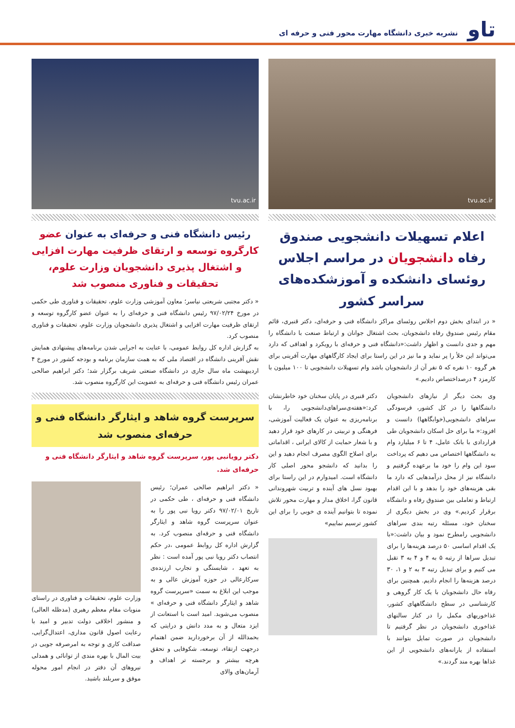تاو
نشریه خبری دانشگاه مهارت محور فنی و حرفه ای
tvu.ac.ir
اعلام تسهیلات دانشجویی صندوق رفاه دانشجویان در مراسم اجلاس روئسای دانشکده و آموزشکده‌های سراسر کشور
« در ابتدای بخش دوم اجلاس روئسای مراکز دانشگاه فنی و حرفه‌ای، دکتر قنبری، قائم مقام رئیس صندوق رفاه دانشجویان، بحث اشتغال جوانان و ارتباط صنعت با دانشگاه را مهم و جدی دانست و اظهار داشت:«دانشگاه فنی و حرفه‌ای با رویکرد و اهدافی که دارد می‌تواند این خلأ را پر نماید و ما نیز در این راستا برای ایجاد کارگاههای مهارت آفرینی برای هر گروه ۱۰ نفره که ۵ نفر آن از دانشجویان باشد وام تسهیلات دانشجویی تا ۱۰۰ میلیون با کارمزد ۴ درصداختصاص دادیم.»
وی بحث دیگر از نیازهای دانشجویان دانشگاهها را در کل کشور، فرسودگی سراهای دانشجویی(خوابگاهها) دانست و افزود:« ما برای حل اسکان دانشجویان طی قراردادی با بانک عامل، ۴ تا ۶ میلیارد وام به دانشگاهها اختصاص می دهیم که پرداخت سود این وام را خود ما برعهده گرفتیم و دانشگاه نیز از محل درآمدهایی که دارد ما بقی هزینه‌های خود را بدهد و با این اقدام ارتباط و تعاملی بین صندوق رفاه و دانشگاه برقرار کردیم.» وی در بخش دیگری از سخنان خود، مسئله رتبه بندی سراهای دانشجویی رامطرح نمود و بیان داشت:«با یک اقدام اساسی ۵۰ درصد هزینه‌ها را برای تبدیل سراها از رتبه ۵ به ۴ و ۴ به ۳ تقبل می کنیم و برای تبدیل رتبه ۳ به ۲ و ۱، ۳۰ درصد هزینه‌ها را انجام دادیم. همچنین برای رفاه حال دانشجویان با یک کار گروهی و کارشناسی در سطح دانشگاههای کشور، غذاخوریهای مکمل را در کنار سالنهای غذاخوری دانشجویان در نظر گرفتیم تا دانشجویان در صورت تمایل بتوانند با استفاده از یارانه‌های دانشجویی از این غذاها بهره مند گردند.»
دکتر قنبری در پایان سخنان خود خاطرنشان کرد:«هفته‌ی‌سراهای‌دانشجویی را، با برنامه‌ریزی به عنوان یک فعالیت آموزشی، فرهنگی و تربیتی در کارهای خود قرار دهید و با شعار حمایت از کالای ایرانی ، اقداماتی برای اصلاح الگوی مصرف انجام دهید و این را بدانید که دانشجو محور اصلی کار دانشگاه است. امیدوارم در این راستا برای بهبود نسل های آینده و تربیت شهروندانی قانون گرا، اخلاق مدار و مهارت محور تلاش نموده تا بتوانیم آینده ی خوبی را برای این کشور ترسیم نماییم»
tvu.ac.ir
رئیس دانشگاه فنی و حرفه‌ای به عنوان عضو کارگروه توسعه و ارتقای ظرفیت مهارت افزایی و اشتغال پذیری دانشجویان وزارت علوم، تحقیقات و فناوری منصوب شد
« دکتر مجتبی شریعتی نیاسر؛ معاون آموزشی وزارت علوم، تحقیقات و فناوری طی حکمی در مورخ ۹۷/۰۲/۲۴ رئیس دانشگاه فنی و حرفه‌ای را به عنوان عضو کارگروه توسعه و ارتقای ظرفیت مهارت افزایی و اشتغال پذیری دانشجویان وزارت علوم، تحقیقات و فناوری منصوب کرد.
به گزارش اداره کل روابط عمومی، با عنایت به اجرایی شدن برنامه‌های پیشنهادی همایش نقش آفرینی دانشگاه در اقتصاد ملی که به همت سازمان برنامه و بودجه کشور در مورخ ۴ اردیبهشت ماه سال جاری در دانشگاه صنعتی شریف برگزار شد؛ دکتر ابراهیم صالحی عمران رئیس دانشگاه فنی و حرفه‌ای به عضویت این کارگروه منصوب شد.
سرپرست گروه شاهد و ایثارگر دانشگاه فنی و حرفه‌ای منصوب شد
دکتر رویانبی پور، سرپرست گروه شاهد و ایثارگر دانشگاه فنی و حرفه‌ای شد.
« دکتر ابراهیم صالحی عمران؛ رئیس دانشگاه فنی و حرفه‌ای ، طی حکمی در تاریخ ۹۷/۰۲/۰۱ دکتر رویا نبی پور را به عنوان سرپرست گروه شاهد و ایثارگر دانشگاه فنی و حرفه‌ای منصوب کرد. به گزارش اداره کل روابط عمومی ،در حکم انتصاب دکتر رویا نبی پور آمده است : نظر به تعهد ، شایستگی و تجارب ارزنده‌ی سرکارعالی در حوزه آموزش عالی و به موجب این ابلاغ به سمت «سرپرست گروه شاهد و ایثارگر دانشگاه فنی و حرفه‌ای » منصوب می‌شوید. امید است با استعانت از ایزد متعال و به مدد دانش و درایتی که بحمدالله از آن برخوردارید ضمن اهتمام درجهت ارتقاء، توسعه، شکوفایی و تحقق هرچه بیشتر و برجسته تر اهداف و آرمان‌های والای
وزارت علوم، تحقیقات و فناوری در راستای منویات مقام معظم رهبری (مدظله العالی) و منشور اخلاقی دولت تدبیر و امید با رعایت اصول قانون مداری، اعتدال‌گرایی، صداقت کاری و توجه به امرصرفه جویی در بیت المال با بهره مندی از توانائی و همدلی نیروهای آن دفتر در انجام امور محوله موفق و سربلند باشید.